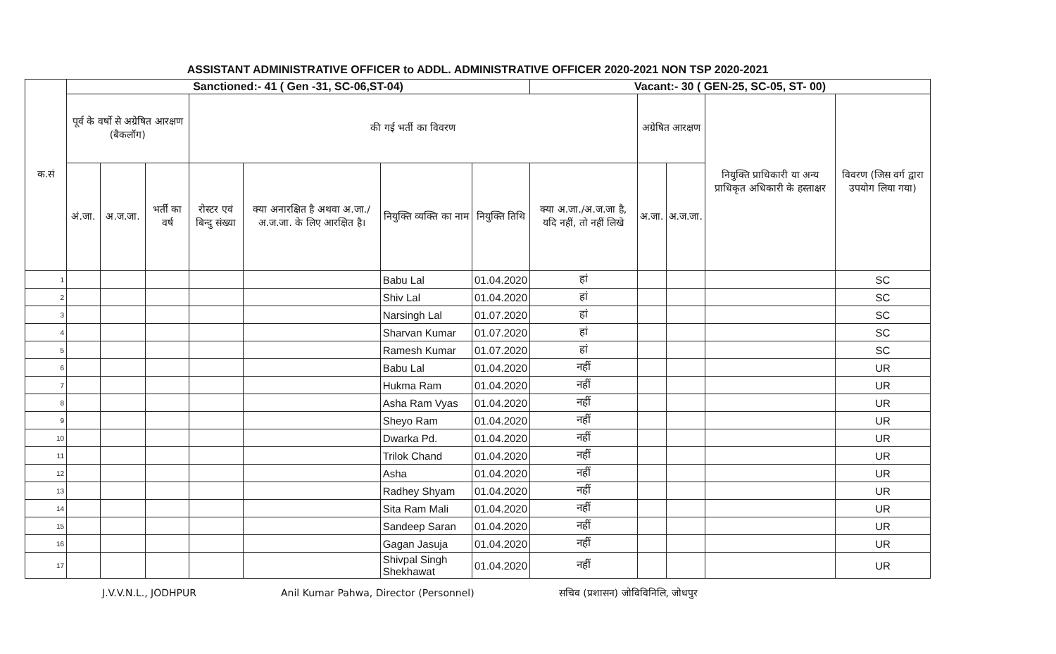ASSISTANT ADMINISTRATIVE OFFICER to ADDL. ADMINISTRATIVE OFFICER 2020-2021 NON TSP 2020-2021
| क.सं | Sanctioned:- 41 ( Gen -31, SC-06,ST-04) | | | | | | | Vacant:- 30 ( GEN-25, SC-05, ST- 00) | | | | | |
| --- | --- | --- | --- | --- | --- | --- | --- | --- | --- | --- | --- | --- | --- |
| | पूर्व के वर्षो से अग्रेषित आरक्षण (बैकलॉग) | | | की गई भर्ती का विवरण | | | | | अग्रेषित आरक्षण | | नियुक्ति प्राधिकारी या अन्य प्राधिकृत अधिकारी के हस्ताक्षर | विवरण (जिस वर्ग द्वारा उपयोग लिया गया) | |
| | अं.जा. | अ.ज.जा. | भर्ती का वर्ष | रोस्टर एवं बिन्दु संख्या | क्या अनारक्षित है अथवा अ.जा./अ.ज.जा. के लिए आरक्षित है। | नियुक्ति व्यक्ति का नाम | नियुक्ति तिथि | क्या अ.जा./अ.ज.जा है, यदि नहीं, तो नहीं लिखे | अ.जा. | अ.ज.जा. | | | |
| | 1 | | | | | | Babu Lal | 01.04.2020 | हां | | | | SC |
| 2 | | | | | | Shiv Lal | 01.04.2020 | हां | | | | SC | |
| 3 | | | | | | Narsingh Lal | 01.07.2020 | हां | | | | SC | |
| 4 | | | | | | Sharvan Kumar | 01.07.2020 | हां | | | | SC | |
| 5 | | | | | | Ramesh Kumar | 01.07.2020 | हां | | | | SC | |
| 6 | | | | | | Babu Lal | 01.04.2020 | नहीं | | | | UR | |
| 7 | | | | | | Hukma Ram | 01.04.2020 | नहीं | | | | UR | |
| 8 | | | | | | Asha Ram Vyas | 01.04.2020 | नहीं | | | | UR | |
| 9 | | | | | | Sheyo Ram | 01.04.2020 | नहीं | | | | UR | |
| 10 | | | | | | Dwarka Pd. | 01.04.2020 | नहीं | | | | UR | |
| 11 | | | | | | Trilok Chand | 01.04.2020 | नहीं | | | | UR | |
| 12 | | | | | | Asha | 01.04.2020 | नहीं | | | | UR | |
| 13 | | | | | | Radhey Shyam | 01.04.2020 | नहीं | | | | UR | |
| 14 | | | | | | Sita Ram Mali | 01.04.2020 | नहीं | | | | UR | |
| 15 | | | | | | Sandeep Saran | 01.04.2020 | नहीं | | | | UR | |
| 16 | | | | | | Gagan Jasuja | 01.04.2020 | नहीं | | | | UR | |
| 17 | | | | | | Shivpal Singh Shekhawat | 01.04.2020 | नहीं | | | | UR | |
J.V.V.N.L., JODHPUR Anil Kumar Pahwa, Director (Personnel) सचिव (प्रशासन) जोविविनिलि, जोधपुर